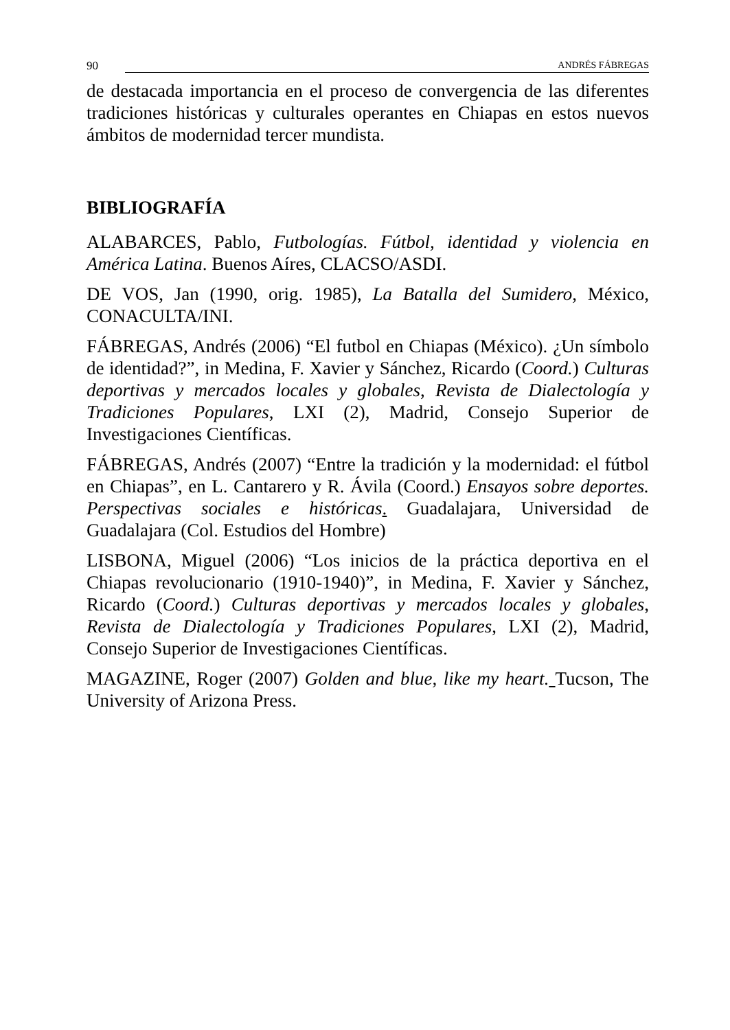90 ANDRÉS FÁBREGAS
de destacada importancia en el proceso de convergencia de las diferentes tradiciones históricas y culturales operantes en Chiapas en estos nuevos ámbitos de modernidad tercer mundista.
BIBLIOGRAFÍA
ALABARCES, Pablo, Futbologías. Fútbol, identidad y violencia en América Latina. Buenos Aíres, CLACSO/ASDI.
DE VOS, Jan (1990, orig. 1985), La Batalla del Sumidero, México, CONACULTA/INI.
FÁBREGAS, Andrés (2006) “El futbol en Chiapas (México). ¿Un símbolo de identidad?”, in Medina, F. Xavier y Sánchez, Ricardo (Coord.) Culturas deportivas y mercados locales y globales, Revista de Dialectología y Tradiciones Populares, LXI (2), Madrid, Consejo Superior de Investigaciones Científicas.
FÁBREGAS, Andrés (2007) “Entre la tradición y la modernidad: el fútbol en Chiapas”, en L. Cantarero y R. Ávila (Coord.) Ensayos sobre deportes. Perspectivas sociales e históricas. Guadalajara, Universidad de Guadalajara (Col. Estudios del Hombre)
LISBONA, Miguel (2006) “Los inicios de la práctica deportiva en el Chiapas revolucionario (1910-1940)”, in Medina, F. Xavier y Sánchez, Ricardo (Coord.) Culturas deportivas y mercados locales y globales, Revista de Dialectología y Tradiciones Populares, LXI (2), Madrid, Consejo Superior de Investigaciones Científicas.
MAGAZINE, Roger (2007) Golden and blue, like my heart. Tucson, The University of Arizona Press.